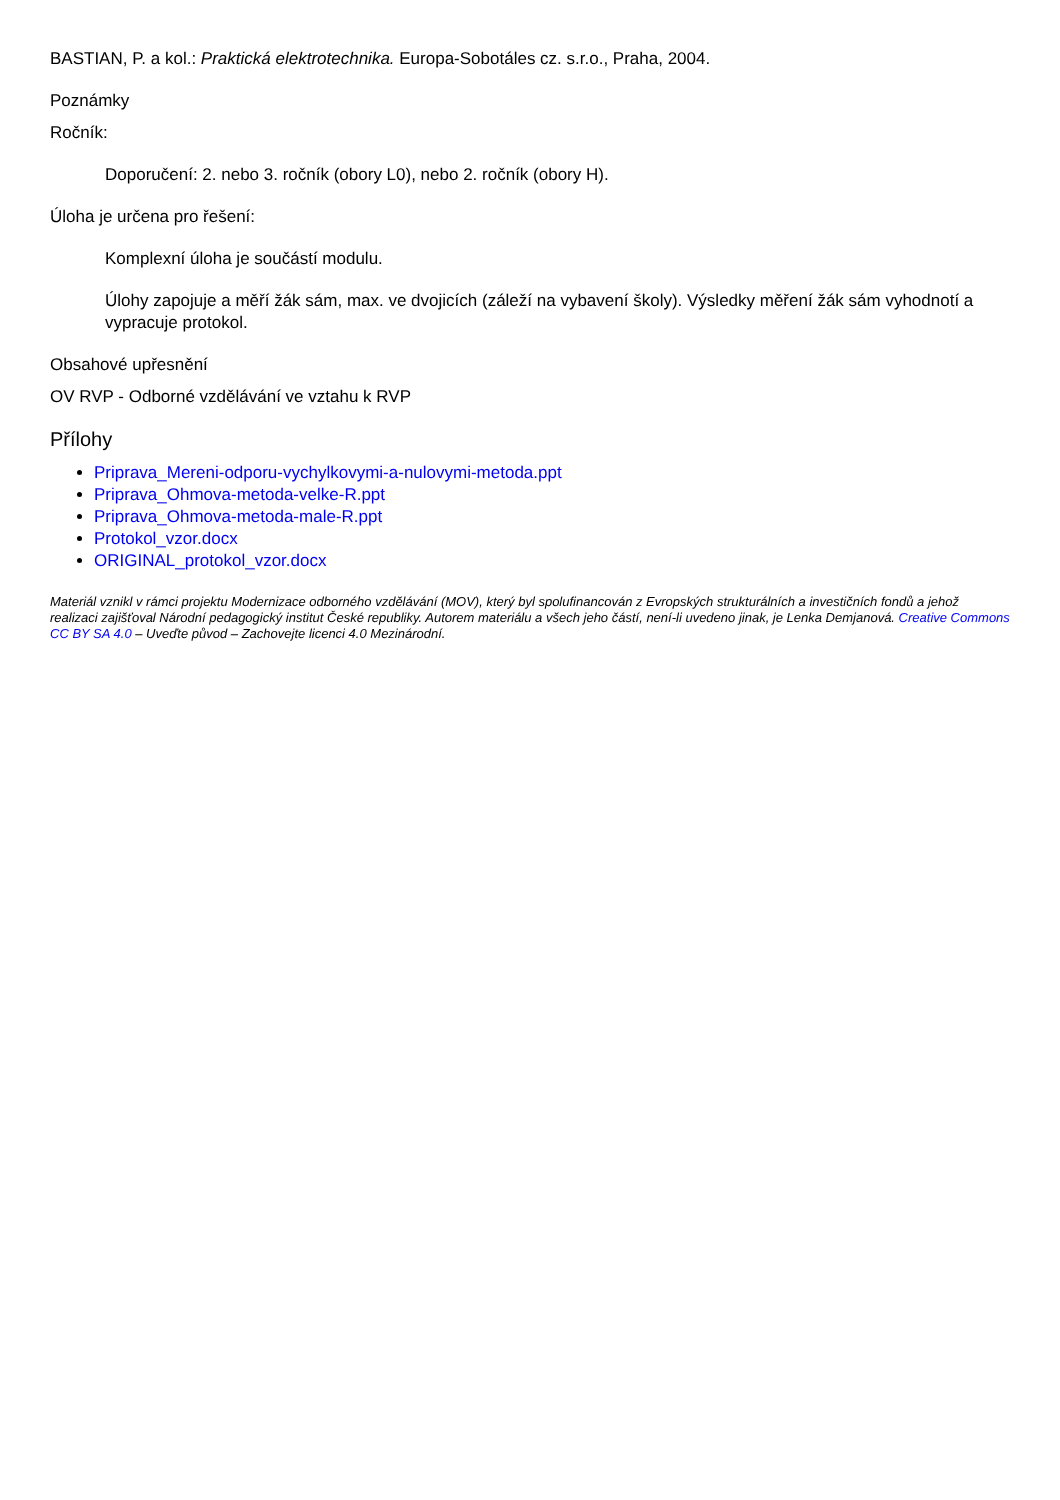BASTIAN, P. a kol.: Praktická elektrotechnika. Europa-Sobotáles cz. s.r.o., Praha, 2004.
Poznámky
Ročník:
Doporučení: 2. nebo 3. ročník (obory L0), nebo 2. ročník (obory H).
Úloha je určena pro řešení:
Komplexní úloha je součástí modulu.
Úlohy zapojuje a měří žák sám, max. ve dvojicích (záleží na vybavení školy). Výsledky měření žák sám vyhodnotí a vypracuje protokol.
Obsahové upřesnění
OV RVP - Odborné vzdělávání ve vztahu k RVP
Přílohy
Priprava_Mereni-odporu-vychylkovymi-a-nulovymi-metoda.ppt
Priprava_Ohmova-metoda-velke-R.ppt
Priprava_Ohmova-metoda-male-R.ppt
Protokol_vzor.docx
ORIGINAL_protokol_vzor.docx
Materiál vznikl v rámci projektu Modernizace odborného vzdělávání (MOV), který byl spolufinancován z Evropských strukturálních a investičních fondů a jehož realizaci zajišťoval Národní pedagogický institut České republiky. Autorem materiálu a všech jeho částí, není-li uvedeno jinak, je Lenka Demjanová. Creative Commons CC BY SA 4.0 – Uveďte původ – Zachovejte licenci 4.0 Mezinárodní.